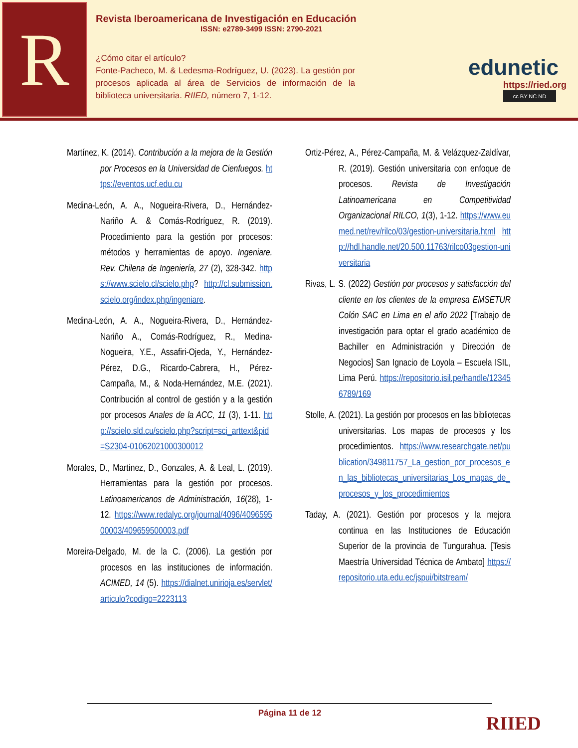R
Revista Iberoamericana de Investigación en Educación
ISSN: e2789-3499 ISSN: 2790-2021
¿Cómo citar el artículo?
Fonte-Pacheco, M. & Ledesma-Rodríguez, U. (2023). La gestión por procesos aplicada al área de Servicios de información de la biblioteca universitaria. RIIED, número 7, 1-12.
edunetic
https://ried.org
cc BY NC ND
Martínez, K. (2014). Contribución a la mejora de la Gestión por Procesos en la Universidad de Cienfuegos. https://eventos.ucf.edu.cu
Medina-León, A. A., Nogueira-Rivera, D., Hernández-Nariño A. & Comás-Rodríguez, R. (2019). Procedimiento para la gestión por procesos: métodos y herramientas de apoyo. Ingeniare. Rev. Chilena de Ingeniería, 27 (2), 328-342. https://www.scielo.cl/scielo.php? http://cl.submission.scielo.org/index.php/ingeniare.
Medina-León, A. A., Nogueira-Rivera, D., Hernández-Nariño A., Comás-Rodríguez, R., Medina-Nogueira, Y.E., Assafiri-Ojeda, Y., Hernández-Pérez, D.G., Ricardo-Cabrera, H., Pérez-Campaña, M., & Noda-Hernández, M.E. (2021). Contribución al control de gestión y a la gestión por procesos Anales de la ACC, 11 (3), 1-11. http://scielo.sld.cu/scielo.php?script=sci_arttext&pid=S2304-01062021000300012
Morales, D., Martínez, D., Gonzales, A. & Leal, L. (2019). Herramientas para la gestión por procesos. Latinoamericanos de Administración, 16(28), 1-12. https://www.redalyc.org/journal/4096/409659500003/409659500003.pdf
Moreira-Delgado, M. de la C. (2006). La gestión por procesos en las instituciones de información. ACIMED, 14 (5). https://dialnet.unirioja.es/servlet/articulo?codigo=2223113
Ortiz-Pérez, A., Pérez-Campaña, M. & Velázquez-Zaldívar, R. (2019). Gestión universitaria con enfoque de procesos. Revista de Investigación Latinoamericana en Competitividad Organizacional RILCO, 1(3), 1-12. https://www.eumed.net/rev/rilco/03/gestion-universitaria.html http://hdl.handle.net/20.500.11763/rilco03gestion-universitaria
Rivas, L. S. (2022) Gestión por procesos y satisfacción del cliente en los clientes de la empresa EMSETUR Colón SAC en Lima en el año 2022 [Trabajo de investigación para optar el grado académico de Bachiller en Administración y Dirección de Negocios] San Ignacio de Loyola – Escuela ISIL, Lima Perú. https://repositorio.isil.pe/handle/123456789/169
Stolle, A. (2021). La gestión por procesos en las bibliotecas universitarias. Los mapas de procesos y los procedimientos. https://www.researchgate.net/publication/349811757_La_gestion_por_procesos_en_las_bibliotecas_universitarias_Los_mapas_de_procesos_y_los_procedimientos
Taday, A. (2021). Gestión por procesos y la mejora continua en las Instituciones de Educación Superior de la provincia de Tungurahua. [Tesis Maestría Universidad Técnica de Ambato] https://repositorio.uta.edu.ec/jspui/bitstream/
Página 11 de 12
RIIED